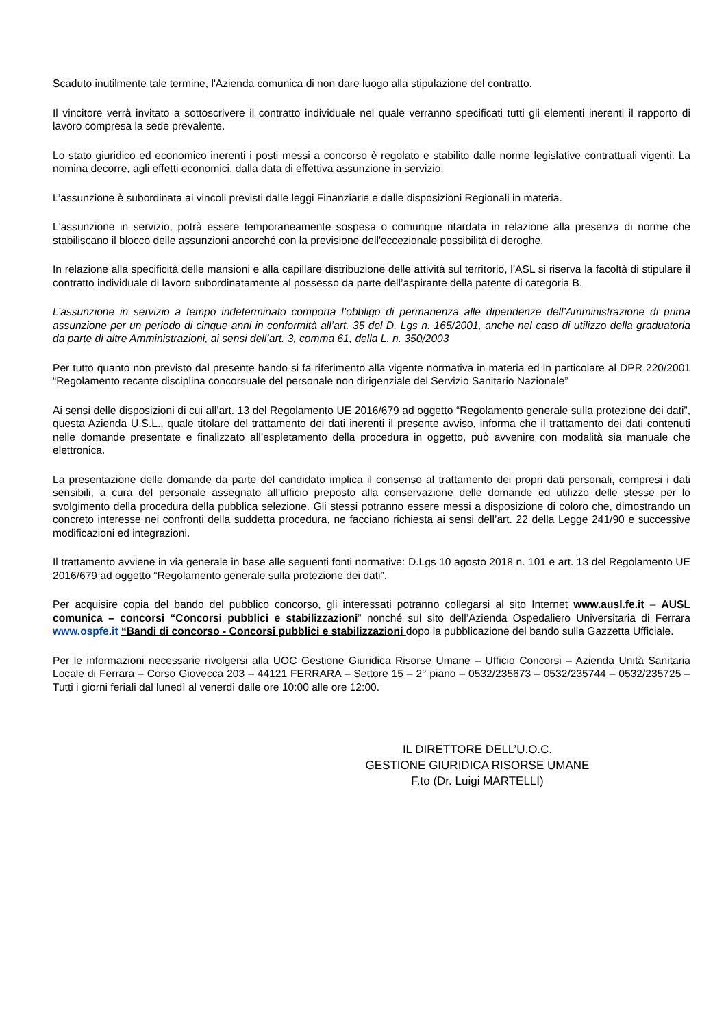Scaduto inutilmente tale termine, l'Azienda comunica di non dare luogo alla stipulazione del contratto.
Il vincitore verrà invitato a sottoscrivere il contratto individuale nel quale verranno specificati tutti gli elementi inerenti il rapporto di lavoro compresa la sede prevalente.
Lo stato giuridico ed economico inerenti i posti messi a concorso è regolato e stabilito dalle norme legislative contrattuali vigenti. La nomina decorre, agli effetti economici, dalla data di effettiva assunzione in servizio.
L’assunzione è subordinata ai vincoli previsti dalle leggi Finanziarie e dalle disposizioni Regionali in materia.
L'assunzione in servizio, potrà essere temporaneamente sospesa o comunque ritardata in relazione alla presenza di norme che stabiliscano il blocco delle assunzioni ancorché con la previsione dell'eccezionale possibilità di deroghe.
In relazione alla specificità delle mansioni e alla capillare distribuzione delle attività sul territorio, l’ASL si riserva la facoltà di stipulare il contratto individuale di lavoro subordinatamente al possesso da parte dell’aspirante della patente di categoria B.
L’assunzione in servizio a tempo indeterminato comporta l’obbligo di permanenza alle dipendenze dell’Amministrazione di prima assunzione per un periodo di cinque anni in conformità all’art. 35 del D. Lgs n. 165/2001, anche nel caso di utilizzo della graduatoria da parte di altre Amministrazioni, ai sensi dell’art. 3, comma 61, della L. n. 350/2003
Per tutto quanto non previsto dal presente bando si fa riferimento alla vigente normativa in materia ed in particolare al DPR 220/2001 “Regolamento recante disciplina concorsuale del personale non dirigenziale del Servizio Sanitario Nazionale”
Ai sensi delle disposizioni di cui all’art. 13 del Regolamento UE 2016/679 ad oggetto “Regolamento generale sulla protezione dei dati”, questa Azienda U.S.L., quale titolare del trattamento dei dati inerenti il presente avviso, informa che il trattamento dei dati contenuti nelle domande presentate e finalizzato all’espletamento della procedura in oggetto, può avvenire con modalità sia manuale che elettronica.
La presentazione delle domande da parte del candidato implica il consenso al trattamento dei propri dati personali, compresi i dati sensibili, a cura del personale assegnato all’ufficio preposto alla conservazione delle domande ed utilizzo delle stesse per lo svolgimento della procedura della pubblica selezione. Gli stessi potranno essere messi a disposizione di coloro che, dimostrando un concreto interesse nei confronti della suddetta procedura, ne facciano richiesta ai sensi dell’art. 22 della Legge 241/90 e successive modificazioni ed integrazioni.
Il trattamento avviene in via generale in base alle seguenti fonti normative: D.Lgs 10 agosto 2018 n. 101 e art. 13 del Regolamento UE 2016/679 ad oggetto “Regolamento generale sulla protezione dei dati”.
Per acquisire copia del bando del pubblico concorso, gli interessati potranno collegarsi al sito Internet www.ausl.fe.it – AUSL comunica – concorsi “Concorsi pubblici e stabilizzazioni” nonché sul sito dell’Azienda Ospedaliero Universitaria di Ferrara www.ospfe.it “Bandi di concorso - Concorsi pubblici e stabilizzazioni dopo la pubblicazione del bando sulla Gazzetta Ufficiale.
Per le informazioni necessarie rivolgersi alla UOC Gestione Giuridica Risorse Umane – Ufficio Concorsi – Azienda Unità Sanitaria Locale di Ferrara – Corso Giovecca 203 – 44121 FERRARA – Settore 15 – 2° piano – 0532/235673 – 0532/235744 – 0532/235725 – Tutti i giorni feriali dal lunedì al venerdì dalle ore 10:00 alle ore 12:00.
IL DIRETTORE DELL’U.O.C.
GESTIONE GIURIDICA RISORSE UMANE
F.to (Dr. Luigi MARTELLI)